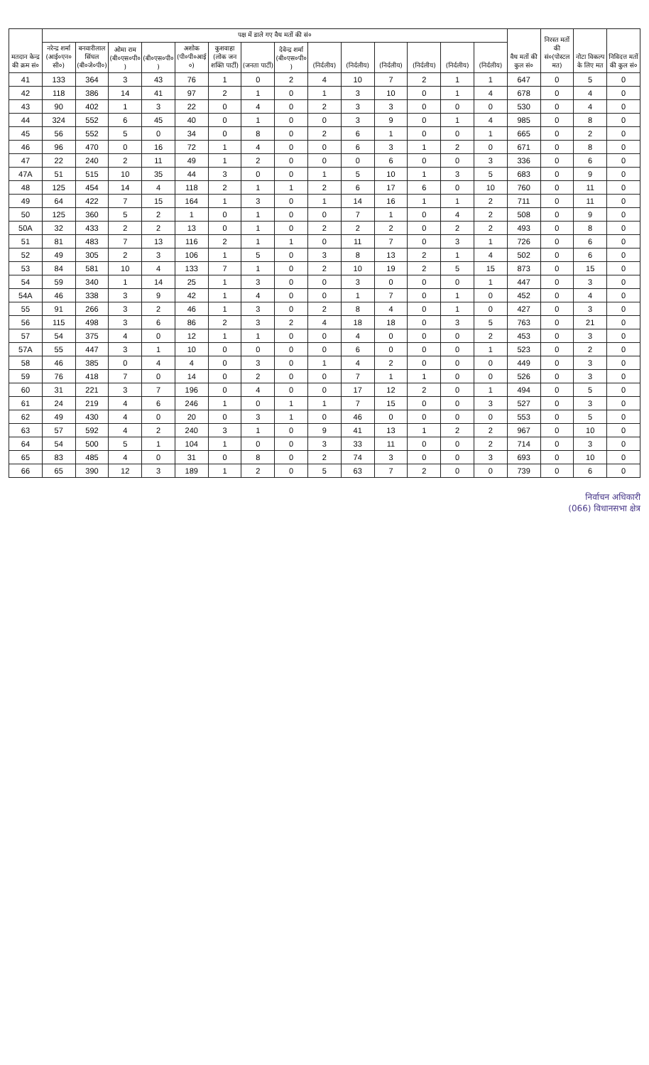| मतदान केन्द्र की क्रम सं० | पक्ष में डाले गए वैध मतों की सं० | | | | | | | | | | | | | | वैध मतों की कुल सं० | निरस्त मतों की सं०(पोस्टल मत) | नोटा विकल्प के लिए मत | निविदत्त मतों की कुल सं० |
| --- | --- | --- | --- | --- | --- | --- | --- | --- | --- | --- | --- | --- | --- | --- | --- | --- | --- | --- |
| | नरेन्द्र शर्मा (आई०एन०सी०) | बनवारीलाल सिंघल (बी०जे०पी०) | ओमा राम (बी०एस०पी०) | (बी०एस०पी०) | अशोक (पी०पी०आई०) | कुशवाहा (लोक जन शक्ति पार्टी) | (जनता पार्टी) | देवेन्द्र शर्मा (बी०एस०पी०) | (निर्दलीय) | (निर्दलीय) | (निर्दलीय) | (निर्दलीय) | (निर्दलीय) | (निर्दलीय) | | | | |
| 41 | 133 | 364 | 3 | 43 | 76 | 1 | 0 | 2 | 4 | 10 | 7 | 2 | 1 | 1 | 647 | 0 | 5 | 0 |
| 42 | 118 | 386 | 14 | 41 | 97 | 2 | 1 | 0 | 1 | 3 | 10 | 0 | 1 | 4 | 678 | 0 | 4 | 0 |
| 43 | 90 | 402 | 1 | 3 | 22 | 0 | 4 | 0 | 2 | 3 | 3 | 0 | 0 | 0 | 530 | 0 | 4 | 0 |
| 44 | 324 | 552 | 6 | 45 | 40 | 0 | 1 | 0 | 0 | 3 | 9 | 0 | 1 | 4 | 985 | 0 | 8 | 0 |
| 45 | 56 | 552 | 5 | 0 | 34 | 0 | 8 | 0 | 2 | 6 | 1 | 0 | 0 | 1 | 665 | 0 | 2 | 0 |
| 46 | 96 | 470 | 0 | 16 | 72 | 1 | 4 | 0 | 0 | 6 | 3 | 1 | 2 | 0 | 671 | 0 | 8 | 0 |
| 47 | 22 | 240 | 2 | 11 | 49 | 1 | 2 | 0 | 0 | 0 | 6 | 0 | 0 | 3 | 336 | 0 | 6 | 0 |
| 47A | 51 | 515 | 10 | 35 | 44 | 3 | 0 | 0 | 1 | 5 | 10 | 1 | 3 | 5 | 683 | 0 | 9 | 0 |
| 48 | 125 | 454 | 14 | 4 | 118 | 2 | 1 | 1 | 2 | 6 | 17 | 6 | 0 | 10 | 760 | 0 | 11 | 0 |
| 49 | 64 | 422 | 7 | 15 | 164 | 1 | 3 | 0 | 1 | 14 | 16 | 1 | 1 | 2 | 711 | 0 | 11 | 0 |
| 50 | 125 | 360 | 5 | 2 | 1 | 0 | 1 | 0 | 0 | 7 | 1 | 0 | 4 | 2 | 508 | 0 | 9 | 0 |
| 50A | 32 | 433 | 2 | 2 | 13 | 0 | 1 | 0 | 2 | 2 | 2 | 0 | 2 | 2 | 493 | 0 | 8 | 0 |
| 51 | 81 | 483 | 7 | 13 | 116 | 2 | 1 | 1 | 0 | 11 | 7 | 0 | 3 | 1 | 726 | 0 | 6 | 0 |
| 52 | 49 | 305 | 2 | 3 | 106 | 1 | 5 | 0 | 3 | 8 | 13 | 2 | 1 | 4 | 502 | 0 | 6 | 0 |
| 53 | 84 | 581 | 10 | 4 | 133 | 7 | 1 | 0 | 2 | 10 | 19 | 2 | 5 | 15 | 873 | 0 | 15 | 0 |
| 54 | 59 | 340 | 1 | 14 | 25 | 1 | 3 | 0 | 0 | 3 | 0 | 0 | 0 | 1 | 447 | 0 | 3 | 0 |
| 54A | 46 | 338 | 3 | 9 | 42 | 1 | 4 | 0 | 0 | 1 | 7 | 0 | 1 | 0 | 452 | 0 | 4 | 0 |
| 55 | 91 | 266 | 3 | 2 | 46 | 1 | 3 | 0 | 2 | 8 | 4 | 0 | 1 | 0 | 427 | 0 | 3 | 0 |
| 56 | 115 | 498 | 3 | 6 | 86 | 2 | 3 | 2 | 4 | 18 | 18 | 0 | 3 | 5 | 763 | 0 | 21 | 0 |
| 57 | 54 | 375 | 4 | 0 | 12 | 1 | 1 | 0 | 0 | 4 | 0 | 0 | 0 | 2 | 453 | 0 | 3 | 0 |
| 57A | 55 | 447 | 3 | 1 | 10 | 0 | 0 | 0 | 0 | 6 | 0 | 0 | 0 | 1 | 523 | 0 | 2 | 0 |
| 58 | 46 | 385 | 0 | 4 | 4 | 0 | 3 | 0 | 1 | 4 | 2 | 0 | 0 | 0 | 449 | 0 | 3 | 0 |
| 59 | 76 | 418 | 7 | 0 | 14 | 0 | 2 | 0 | 0 | 7 | 1 | 1 | 0 | 0 | 526 | 0 | 3 | 0 |
| 60 | 31 | 221 | 3 | 7 | 196 | 0 | 4 | 0 | 0 | 17 | 12 | 2 | 0 | 1 | 494 | 0 | 5 | 0 |
| 61 | 24 | 219 | 4 | 6 | 246 | 1 | 0 | 1 | 1 | 7 | 15 | 0 | 0 | 3 | 527 | 0 | 3 | 0 |
| 62 | 49 | 430 | 4 | 0 | 20 | 0 | 3 | 1 | 0 | 46 | 0 | 0 | 0 | 0 | 553 | 0 | 5 | 0 |
| 63 | 57 | 592 | 4 | 2 | 240 | 3 | 1 | 0 | 9 | 41 | 13 | 1 | 2 | 2 | 967 | 0 | 10 | 0 |
| 64 | 54 | 500 | 5 | 1 | 104 | 1 | 0 | 0 | 3 | 33 | 11 | 0 | 0 | 2 | 714 | 0 | 3 | 0 |
| 65 | 83 | 485 | 4 | 0 | 31 | 0 | 8 | 0 | 2 | 74 | 3 | 0 | 0 | 3 | 693 | 0 | 10 | 0 |
| 66 | 65 | 390 | 12 | 3 | 189 | 1 | 2 | 0 | 5 | 63 | 7 | 2 | 0 | 0 | 739 | 0 | 6 | 0 |
निर्वाचन अधिकारी
(066) विधानसभा क्षेत्र